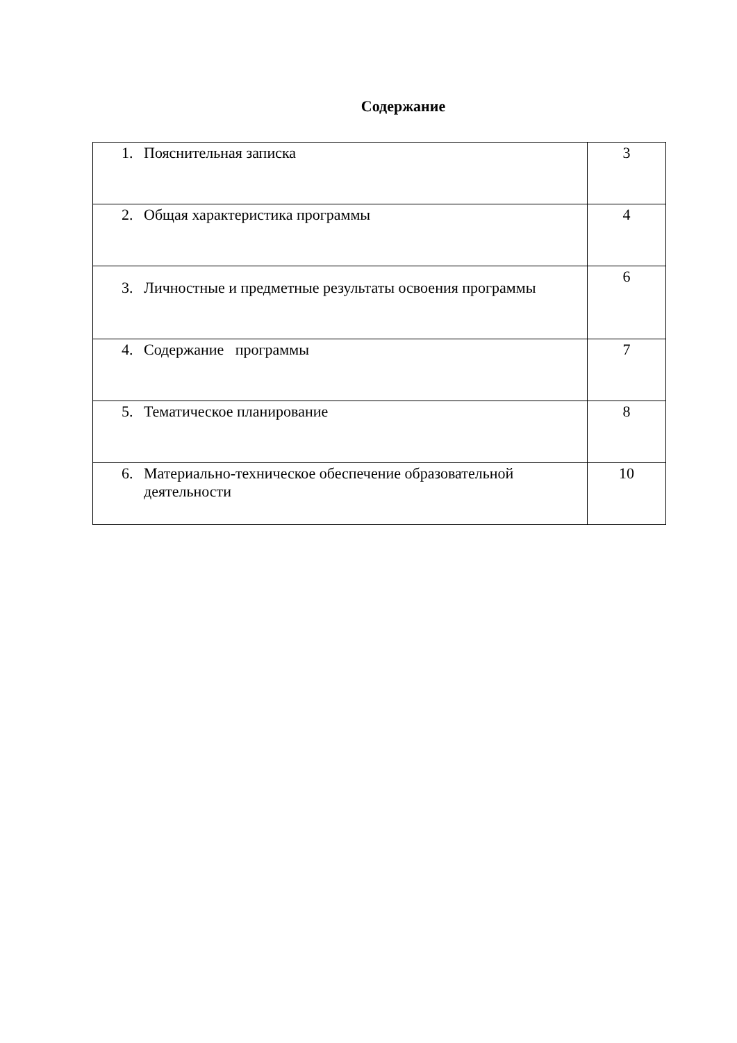Содержание
| 1. Пояснительная записка | 3 |
| 2. Общая характеристика программы | 4 |
| 3. Личностные и предметные результаты освоения программы | 6 |
| 4. Содержание программы | 7 |
| 5. Тематическое планирование | 8 |
| 6. Материально-техническое обеспечение образовательной деятельности | 10 |